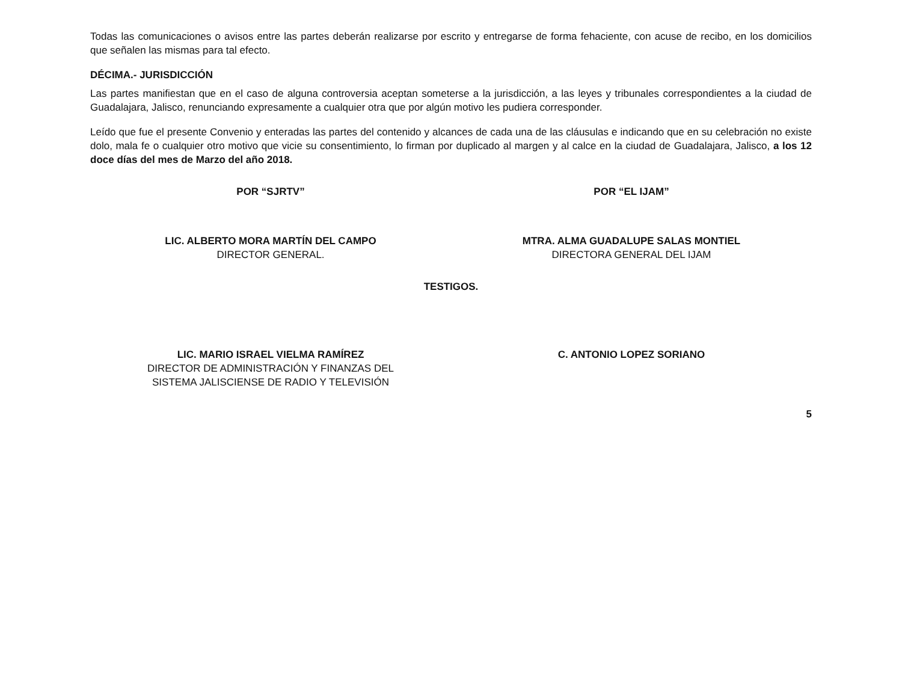Todas las comunicaciones o avisos entre las partes deberán realizarse por escrito y entregarse de forma fehaciente, con acuse de recibo, en los domicilios que señalen las mismas para tal efecto.
DÉCIMA.- JURISDICCIÓN
Las partes manifiestan que en el caso de alguna controversia aceptan someterse a la jurisdicción, a las leyes y tribunales correspondientes a la ciudad de Guadalajara, Jalisco, renunciando expresamente a cualquier otra que por algún motivo les pudiera corresponder.
Leído que fue el presente Convenio y enteradas las partes del contenido y alcances de cada una de las cláusulas e indicando que en su celebración no existe dolo, mala fe o cualquier otro motivo que vicie su consentimiento, lo firman por duplicado al margen y al calce en la ciudad de Guadalajara, Jalisco, a los 12 doce días del mes de Marzo del año 2018.
POR “SJRTV”
LIC. ALBERTO MORA MARTÍN DEL CAMPO
DIRECTOR GENERAL.
POR “EL IJAM”
MTRA. ALMA GUADALUPE SALAS MONTIEL
DIRECTORA GENERAL DEL IJAM
TESTIGOS.
LIC. MARIO ISRAEL VIELMA RAMÍREZ
DIRECTOR DE ADMINISTRACIÓN Y FINANZAS DEL SISTEMA JALISCIENSE DE RADIO Y TELEVISIÓN
C. ANTONIO LOPEZ SORIANO
5